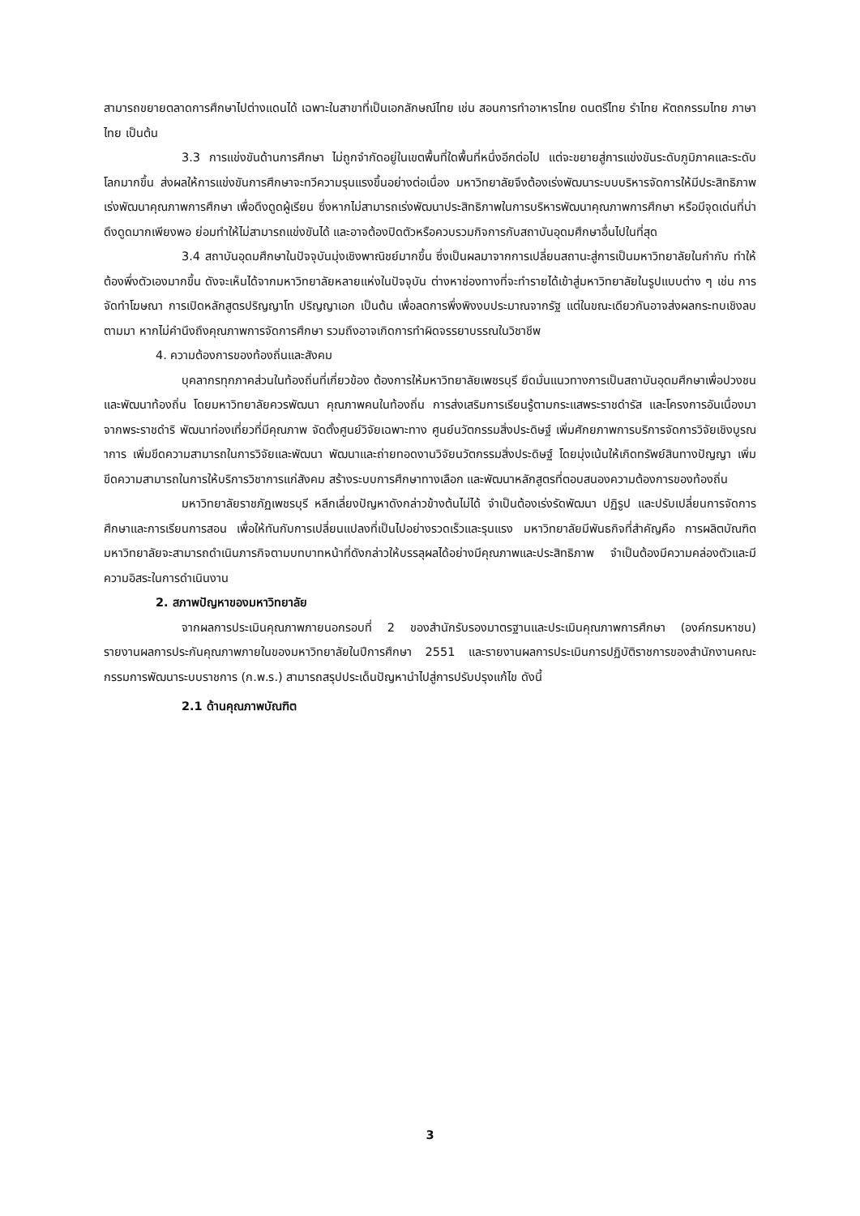สามารถขยายตลาดการศึกษาไปต่างแดนได้ เฉพาะในสาขาที่เป็นเอกลักษณ์ไทย เช่น สอนการทำอาหารไทย ดนตรีไทย รำไทย หัตถกรรมไทย ภาษาไทย เป็นต้น
3.3 การแข่งขันด้านการศึกษา ไม่ถูกจำกัดอยู่ในเขตพื้นที่ใดพื้นที่หนึ่งอีกต่อไป แต่จะขยายสู่การแข่งขันระดับภูมิภาคและระดับโลกมากขึ้น ส่งผลให้การแข่งขันการศึกษาจะทวีความรุนแรงขึ้นอย่างต่อเนื่อง มหาวิทยาลัยจึงต้องเร่งพัฒนาระบบบริหารจัดการให้มีประสิทธิภาพ เร่งพัฒนาคุณภาพการศึกษา เพื่อดึงดูดผู้เรียน ซึ่งหากไม่สามารถเร่งพัฒนาประสิทธิภาพในการบริหารพัฒนาคุณภาพการศึกษา หรือมีจุดเด่นที่น่าดึงดูดมากเพียงพอ ย่อมทำให้ไม่สามารถแข่งขันได้ และอาจต้องปิดตัวหรือควบรวมกิจการกับสถาบันอุดมศึกษาอื่นไปในที่สุด
3.4 สถาบันอุดมศึกษาในปัจจุบันมุ่งเชิงพาณิชย์มากขึ้น ซึ่งเป็นผลมาจากการเปลี่ยนสถานะสู่การเป็นมหาวิทยาลัยในกำกับ ทำให้ต้องพึ่งตัวเองมากขึ้น ดังจะเห็นได้จากมหาวิทยาลัยหลายแห่งในปัจจุบัน ต่างหาช่องทางที่จะทำรายได้เข้าสู่มหาวิทยาลัยในรูปแบบต่าง ๆ เช่น การจัดทำโฆษณา การเปิดหลักสูตรปริญญาโท ปริญญาเอก เป็นต้น เพื่อลดการพึ่งพิงงบประมาณจากรัฐ แต่ในขณะเดียวกันอาจส่งผลกระทบเชิงลบตามมา หากไม่คำนึงถึงคุณภาพการจัดการศึกษา รวมถึงอาจเกิดการทำผิดจรรยาบรรณในวิชาชีพ
4. ความต้องการของท้องถิ่นและสังคม
บุคลากรทุกภาคส่วนในท้องถิ่นที่เกี่ยวข้อง ต้องการให้มหาวิทยาลัยเพชรบุรี ยึดมั่นแนวทางการเป็นสถาบันอุดมศึกษาเพื่อปวงชนและพัฒนาท้องถิ่น โดยมหาวิทยาลัยควรพัฒนา คุณภาพคนในท้องถิ่น การส่งเสริมการเรียนรู้ตามกระแสพระราชดำรัส และโครงการอันเนื่องมาจากพระราชดำริ พัฒนาท่องเที่ยวที่มีคุณภาพ จัดตั้งศูนย์วิจัยเฉพาะทาง ศูนย์นวัตกรรมสิ่งประดิษฐ์ เพิ่มศักยภาพการบริการจัดการวิจัยเชิงบูรณาการ เพิ่มขีดความสามารถในการวิจัยและพัฒนา พัฒนาและถ่ายทอดงานวิจัยนวัตกรรมสิ่งประดิษฐ์ โดยมุ่งเน้นให้เกิดทรัพย์สินทางปัญญา เพิ่มขีดความสามารถในการให้บริการวิชาการแก่สังคม สร้างระบบการศึกษาทางเลือก และพัฒนาหลักสูตรที่ตอบสนองความต้องการของท้องถิ่น
มหาวิทยาลัยราชภัฏเพชรบุรี หลีกเลี่ยงปัญหาดังกล่าวข้างต้นไม่ได้ จำเป็นต้องเร่งรัดพัฒนา ปฏิรูป และปรับเปลี่ยนการจัดการศึกษาและการเรียนการสอน เพื่อให้ทันกับการเปลี่ยนแปลงที่เป็นไปอย่างรวดเร็วและรุนแรง มหาวิทยาลัยมีพันธกิจที่สำคัญคือ การผลิตบัณฑิต มหาวิทยาลัยจะสามารถดำเนินภารกิจตามบทบาทหน้าที่ดังกล่าวให้บรรลุผลได้อย่างมีคุณภาพและประสิทธิภาพ จำเป็นต้องมีความคล่องตัวและมีความอิสระในการดำเนินงาน
2. สภาพปัญหาของมหาวิทยาลัย
จากผลการประเมินคุณภาพภายนอกรอบที่ 2 ของสำนักรับรองมาตรฐานและประเมินคุณภาพการศึกษา (องค์กรมหาชน) รายงานผลการประกันคุณภาพภายในของมหาวิทยาลัยในปีการศึกษา 2551 และรายงานผลการประเมินการปฏิบัติราชการของสำนักงานคณะกรรมการพัฒนาระบบราชการ (ก.พ.ร.) สามารถสรุปประเด็นปัญหานำไปสู่การปรับปรุงแก้ไข ดังนี้
2.1 ด้านคุณภาพบัณฑิต
3